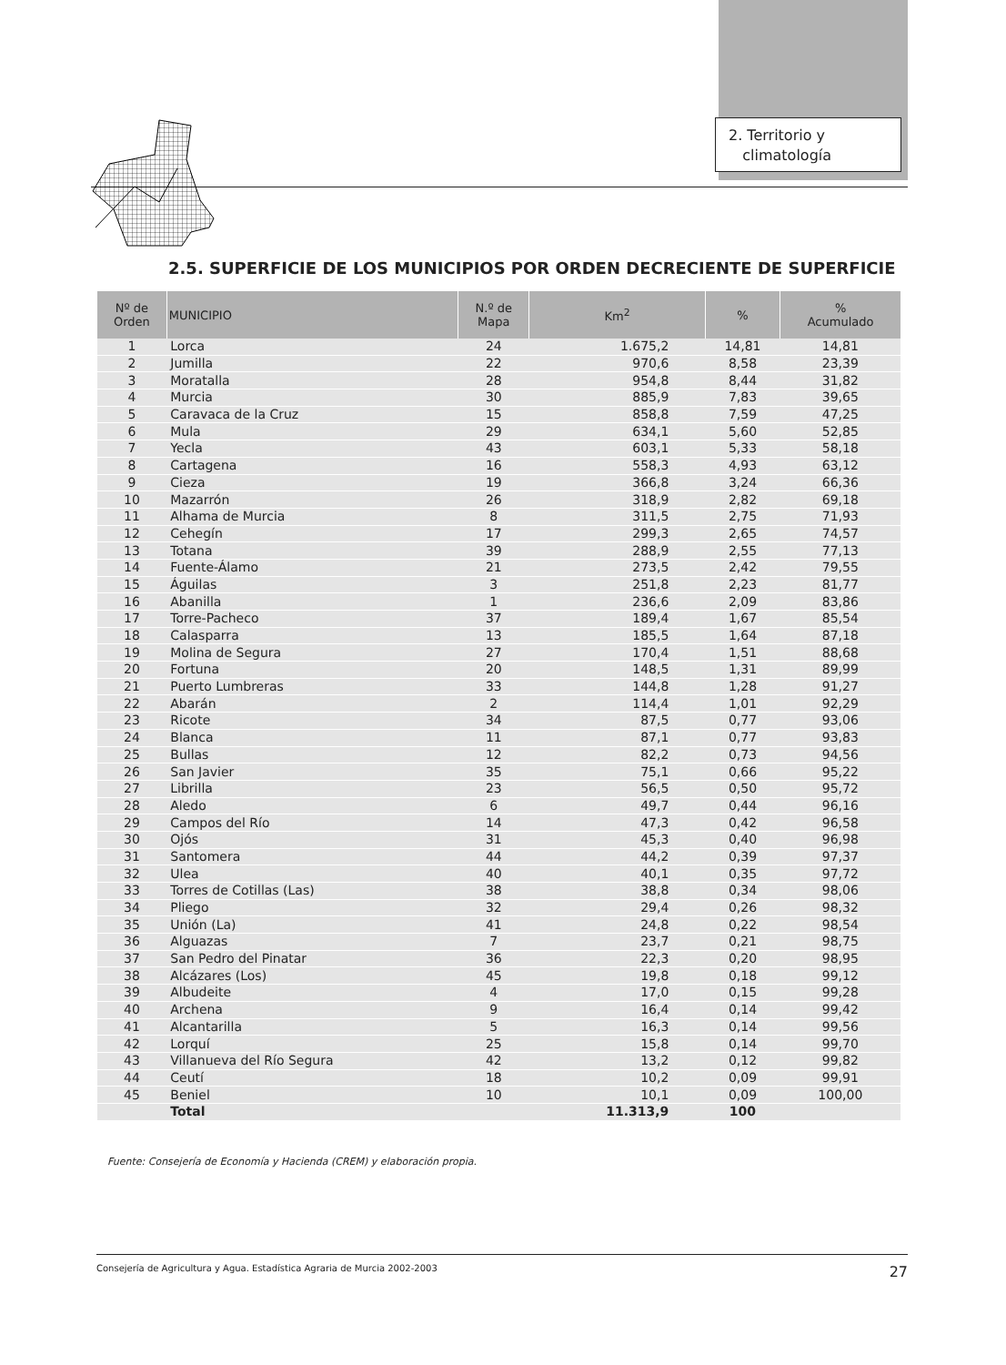2. Territorio y
climatología
2.5. SUPERFICIE DE LOS MUNICIPIOS POR ORDEN DECRECIENTE DE SUPERFICIE
| Nº de Orden | MUNICIPIO | N.º de Mapa | Km<sup>2</sup> | % | % Acumulado |
| --- | --- | --- | --- | --- | --- |
| 1 | Lorca | 24 | 1.675,2 | 14,81 | 14,81 |
| 2 | Jumilla | 22 | 970,6 | 8,58 | 23,39 |
| 3 | Moratalla | 28 | 954,8 | 8,44 | 31,82 |
| 4 | Murcia | 30 | 885,9 | 7,83 | 39,65 |
| 5 | Caravaca de la Cruz | 15 | 858,8 | 7,59 | 47,25 |
| 6 | Mula | 29 | 634,1 | 5,60 | 52,85 |
| 7 | Yecla | 43 | 603,1 | 5,33 | 58,18 |
| 8 | Cartagena | 16 | 558,3 | 4,93 | 63,12 |
| 9 | Cieza | 19 | 366,8 | 3,24 | 66,36 |
| 10 | Mazarrón | 26 | 318,9 | 2,82 | 69,18 |
| 11 | Alhama de Murcia | 8 | 311,5 | 2,75 | 71,93 |
| 12 | Cehegín | 17 | 299,3 | 2,65 | 74,57 |
| 13 | Totana | 39 | 288,9 | 2,55 | 77,13 |
| 14 | Fuente-Álamo | 21 | 273,5 | 2,42 | 79,55 |
| 15 | Águilas | 3 | 251,8 | 2,23 | 81,77 |
| 16 | Abanilla | 1 | 236,6 | 2,09 | 83,86 |
| 17 | Torre-Pacheco | 37 | 189,4 | 1,67 | 85,54 |
| 18 | Calasparra | 13 | 185,5 | 1,64 | 87,18 |
| 19 | Molina de Segura | 27 | 170,4 | 1,51 | 88,68 |
| 20 | Fortuna | 20 | 148,5 | 1,31 | 89,99 |
| 21 | Puerto Lumbreras | 33 | 144,8 | 1,28 | 91,27 |
| 22 | Abarán | 2 | 114,4 | 1,01 | 92,29 |
| 23 | Ricote | 34 | 87,5 | 0,77 | 93,06 |
| 24 | Blanca | 11 | 87,1 | 0,77 | 93,83 |
| 25 | Bullas | 12 | 82,2 | 0,73 | 94,56 |
| 26 | San Javier | 35 | 75,1 | 0,66 | 95,22 |
| 27 | Librilla | 23 | 56,5 | 0,50 | 95,72 |
| 28 | Aledo | 6 | 49,7 | 0,44 | 96,16 |
| 29 | Campos del Río | 14 | 47,3 | 0,42 | 96,58 |
| 30 | Ojós | 31 | 45,3 | 0,40 | 96,98 |
| 31 | Santomera | 44 | 44,2 | 0,39 | 97,37 |
| 32 | Ulea | 40 | 40,1 | 0,35 | 97,72 |
| 33 | Torres de Cotillas (Las) | 38 | 38,8 | 0,34 | 98,06 |
| 34 | Pliego | 32 | 29,4 | 0,26 | 98,32 |
| 35 | Unión (La) | 41 | 24,8 | 0,22 | 98,54 |
| 36 | Alguazas | 7 | 23,7 | 0,21 | 98,75 |
| 37 | San Pedro del Pinatar | 36 | 22,3 | 0,20 | 98,95 |
| 38 | Alcázares (Los) | 45 | 19,8 | 0,18 | 99,12 |
| 39 | Albudeite | 4 | 17,0 | 0,15 | 99,28 |
| 40 | Archena | 9 | 16,4 | 0,14 | 99,42 |
| 41 | Alcantarilla | 5 | 16,3 | 0,14 | 99,56 |
| 42 | Lorquí | 25 | 15,8 | 0,14 | 99,70 |
| 43 | Villanueva del Río Segura | 42 | 13,2 | 0,12 | 99,82 |
| 44 | Ceutí | 18 | 10,2 | 0,09 | 99,91 |
| 45 | Beniel | 10 | 10,1 | 0,09 | 100,00 |
| | Total | | 11.313,9 | 100 | |
Fuente: Consejería de Economía y Hacienda (CREM) y elaboración propia.
Consejería de Agricultura y Agua. Estadística Agraria de Murcia 2002-2003 27